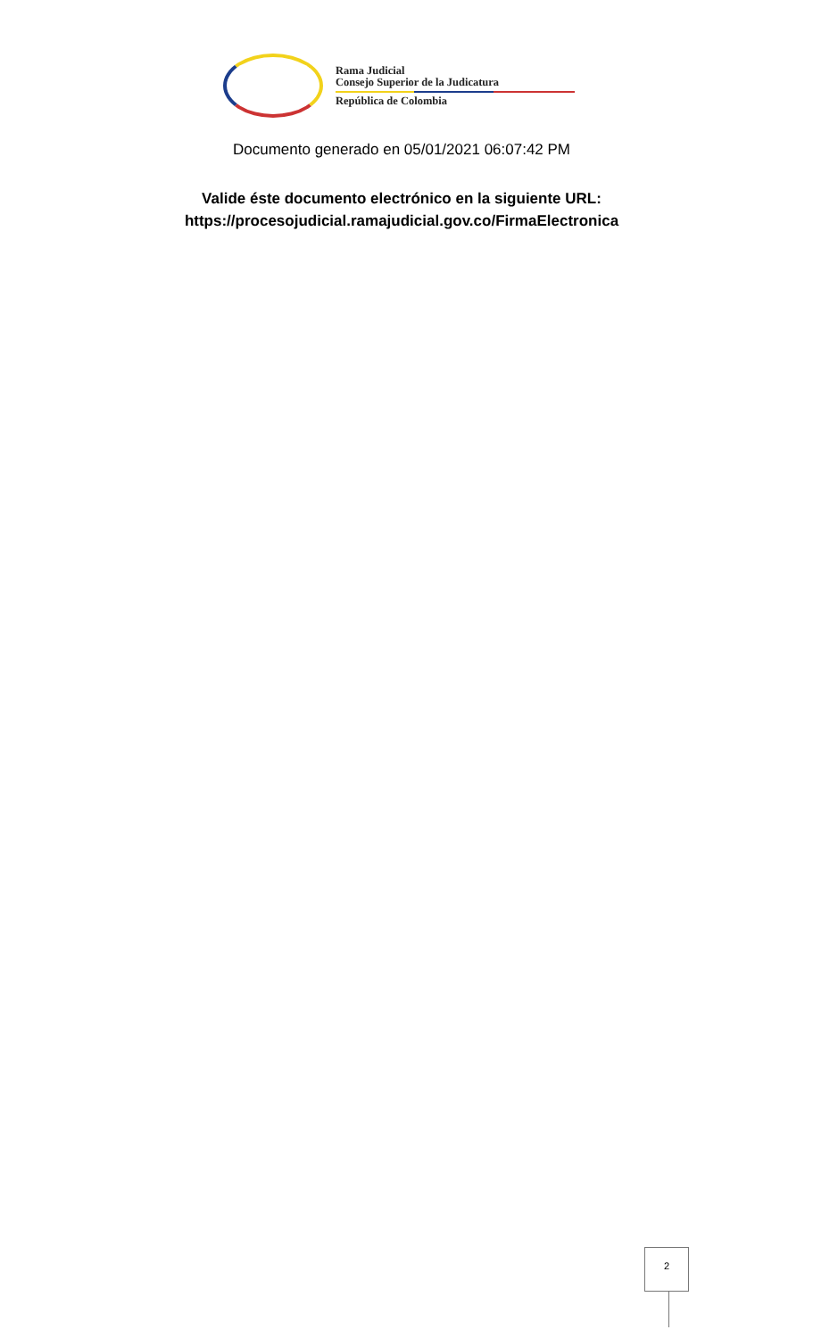Rama Judicial
Consejo Superior de la Judicatura
República de Colombia
Documento generado en 05/01/2021 06:07:42 PM
Valide éste documento electrónico en la siguiente URL:
https://procesojudicial.ramajudicial.gov.co/FirmaElectronica
2